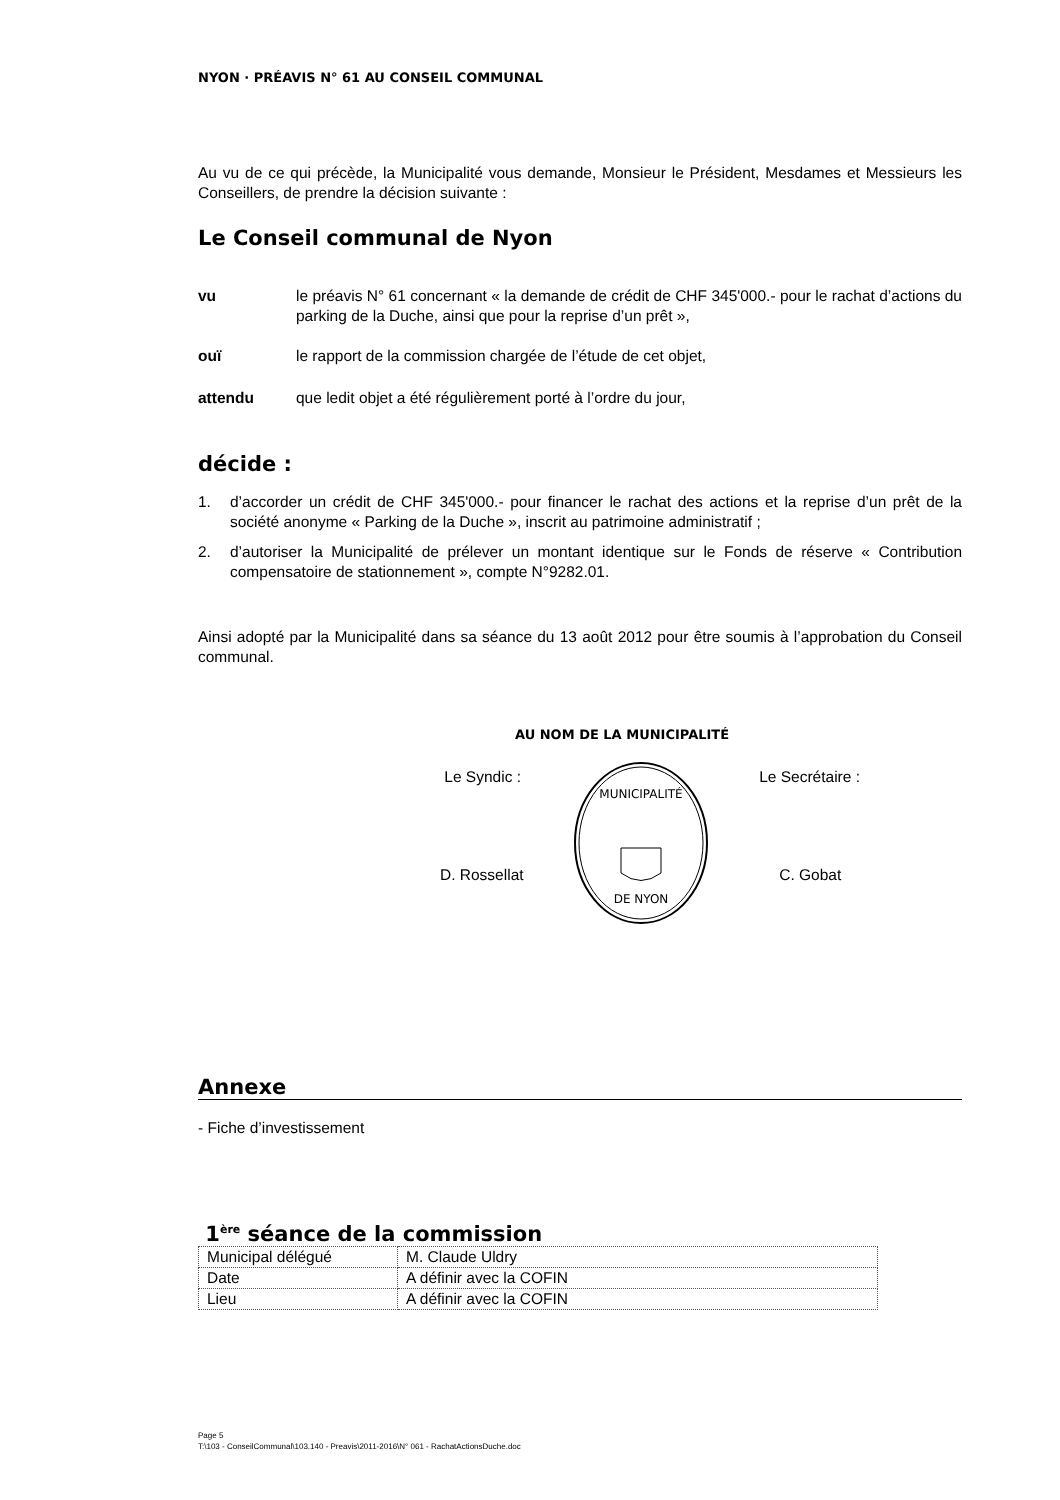NYON · PRÉAVIS N° 61 AU CONSEIL COMMUNAL
Au vu de ce qui précède, la Municipalité vous demande, Monsieur le Président, Mesdames et Messieurs les Conseillers, de prendre la décision suivante :
Le Conseil communal de Nyon
vu
le préavis N° 61 concernant « la demande de crédit de CHF 345'000.- pour le rachat d’actions du parking de la Duche, ainsi que pour la reprise d’un prêt »,
ouï
le rapport de la commission chargée de l’étude de cet objet,
attendu
que ledit objet a été régulièrement porté à l’ordre du jour,
décide :
1.
d’accorder un crédit de CHF 345'000.- pour financer le rachat des actions et la reprise d’un prêt de la société anonyme « Parking de la Duche », inscrit au patrimoine administratif ;
2.
d’autoriser la Municipalité de prélever un montant identique sur le Fonds de réserve « Contribution compensatoire de stationnement », compte N°9282.01.
Ainsi adopté par la Municipalité dans sa séance du 13 août 2012 pour être soumis à l’approbation du Conseil communal.
AU NOM DE LA MUNICIPALITÉ
Le Syndic :
D. Rossellat
MUNICIPALITÉ
DE NYON
Le Secrétaire :
C. Gobat
Annexe
- Fiche d’investissement
1<sup>ère</sup> séance de la commission
| Municipal délégué | M. Claude Uldry |
| Date | A définir avec la COFIN |
| Lieu | A définir avec la COFIN |
Page 5
T:\103 - ConseilCommunal\103.140 - Preavis\2011-2016\N° 061 - RachatActionsDuche.doc